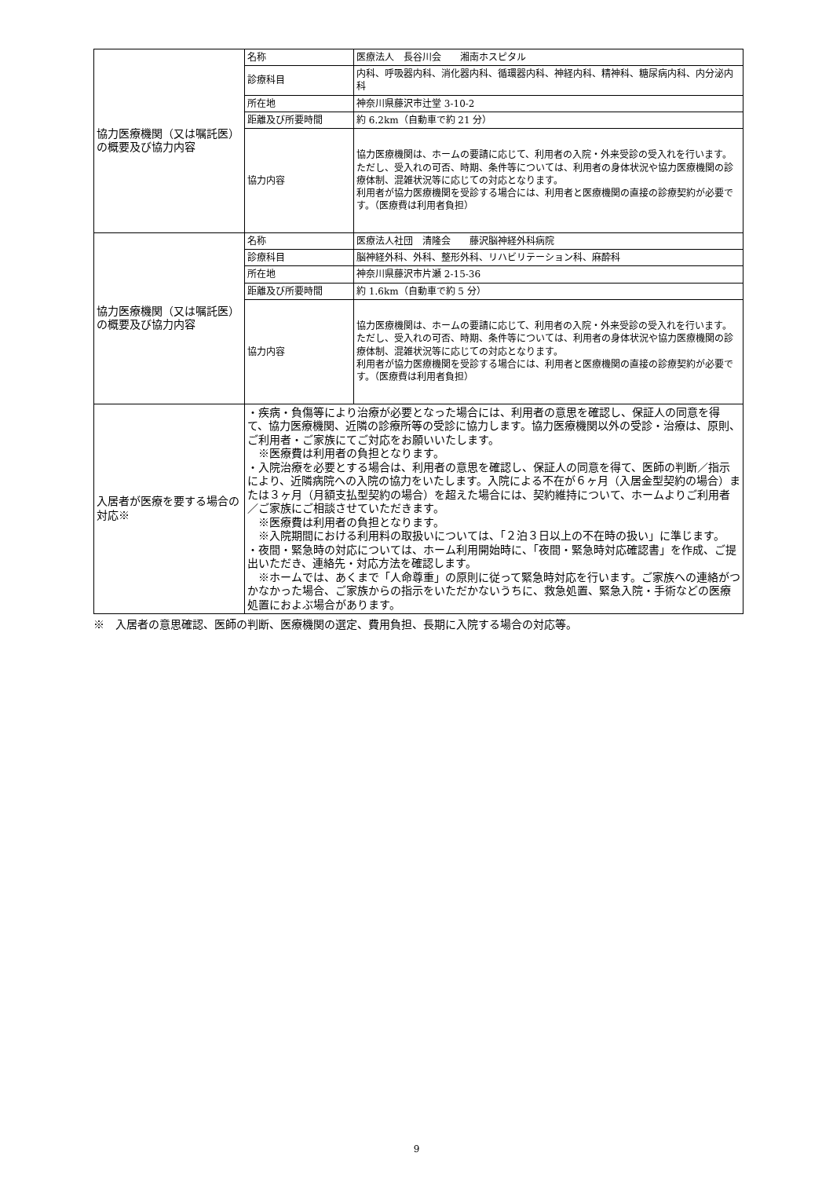| 協力医療機関（又は嘱託医）の概要及び協力内容 | 名称 | 医療法人 長谷川会 湘南ホスピタル |
| | 診療科目 | 内科、呼吸器内科、消化器内科、循環器内科、神経内科、精神科、糖尿病内科、内分泌内科 |
| | 所在地 | 神奈川県藤沢市辻堂 3-10-2 |
| | 距離及び所要時間 | 約 6.2km（自動車で約 21 分） |
| | 協力内容 | 協力医療機関は、ホームの要請に応じて、利用者の入院・外来受診の受入れを行います。ただし、受入れの可否、時期、条件等については、利用者の身体状況や協力医療機関の診療体制、混雑状況等に応じての対応となります。 利用者が協力医療機関を受診する場合には、利用者と医療機関の直接の診療契約が必要です。（医療費は利用者負担） |
| 協力医療機関（又は嘱託医）の概要及び協力内容 | 名称 | 医療法人社団 清隆会 藤沢脳神経外科病院 |
| | 診療科目 | 脳神経外科、外科、整形外科、リハビリテーション科、麻酔科 |
| | 所在地 | 神奈川県藤沢市片瀬 2-15-36 |
| | 距離及び所要時間 | 約 1.6km（自動車で約 5 分） |
| | 協力内容 | 協力医療機関は、ホームの要請に応じて、利用者の入院・外来受診の受入れを行います。ただし、受入れの可否、時期、条件等については、利用者の身体状況や協力医療機関の診療体制、混雑状況等に応じての対応となります。 利用者が協力医療機関を受診する場合には、利用者と医療機関の直接の診療契約が必要です。（医療費は利用者負担） |
| 入居者が医療を要する場合の対応※ | ・疾病・負傷等により治療が必要となった場合には、利用者の意思を確認し、保証人の同意を得て、協力医療機関、近隣の診療所等の受診に協力します。協力医療機関以外の受診・治療は、原則、ご利用者・ご家族にてご対応をお願いいたします。 ※医療費は利用者の負担となります。 ・入院治療を必要とする場合は、利用者の意思を確認し、保証人の同意を得て、医師の判断／指示により、近隣病院への入院の協力をいたします。入院による不在が６ヶ月（入居金型契約の場合）または３ヶ月（月額支払型契約の場合）を超えた場合には、契約維持について、ホームよりご利用者／ご家族にご相談させていただきます。 ※医療費は利用者の負担となります。 ※入院期間における利用料の取扱いについては、「２泊３日以上の不在時の扱い」に準じます。 ・夜間・緊急時の対応については、ホーム利用開始時に、「夜間・緊急時対応確認書」を作成、ご提出いただき、連絡先・対応方法を確認します。 ※ホームでは、あくまで「人命尊重」の原則に従って緊急時対応を行います。ご家族への連絡がつかなかった場合、ご家族からの指示をいただかないうちに、救急処置、緊急入院・手術などの医療処置におよぶ場合があります。 | |
※　入居者の意思確認、医師の判断、医療機関の選定、費用負担、長期に入院する場合の対応等。
9